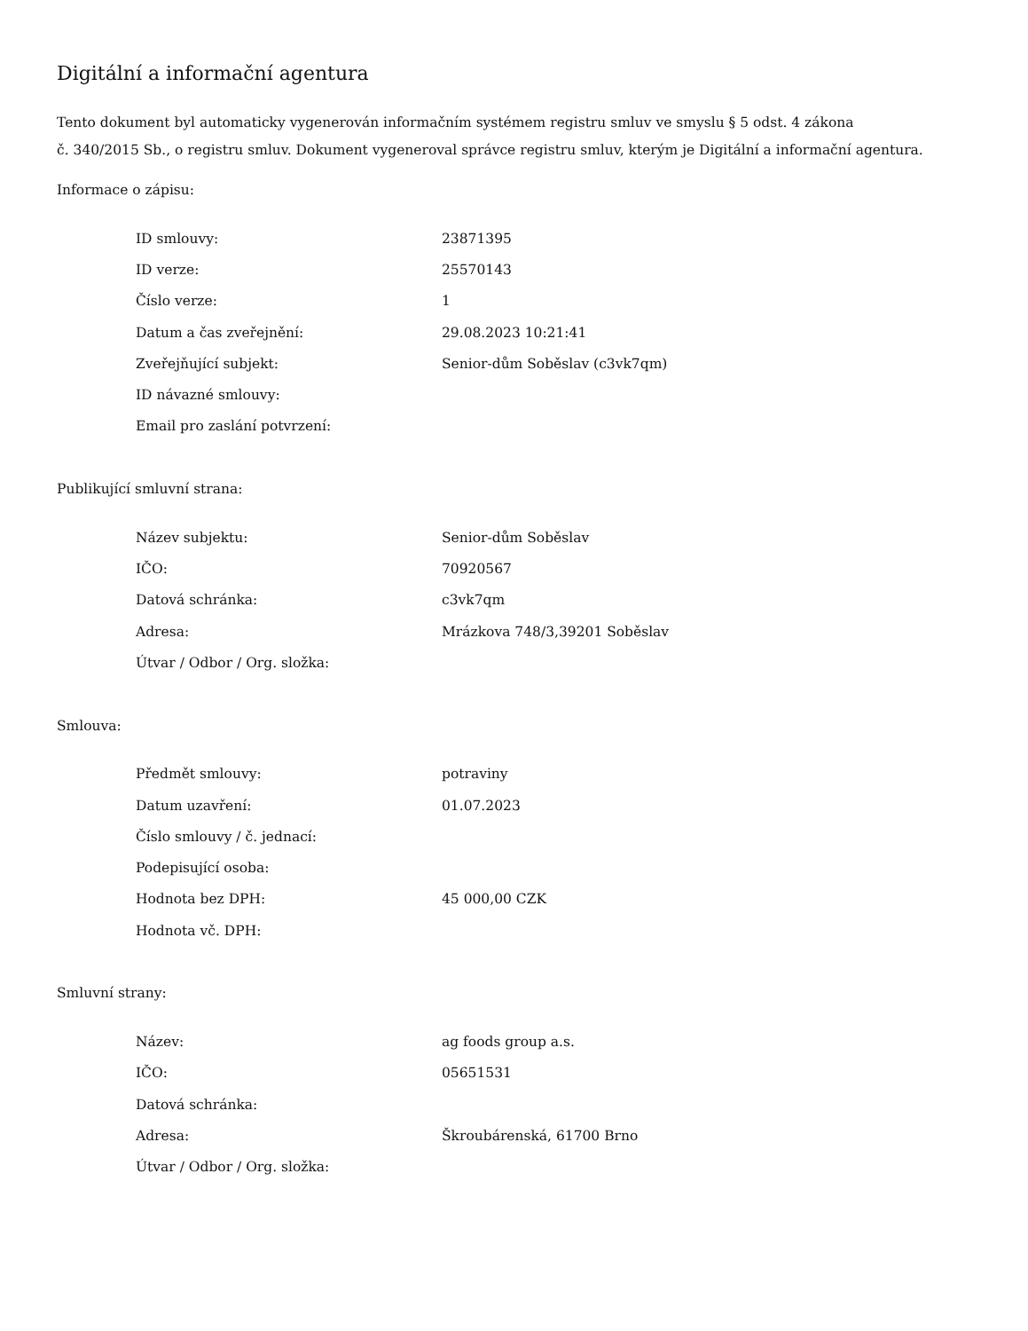Digitální a informační agentura
Tento dokument byl automaticky vygenerován informačním systémem registru smluv ve smyslu § 5 odst. 4 zákona
č. 340/2015 Sb., o registru smluv. Dokument vygeneroval správce registru smluv, kterým je Digitální a informační agentura.
Informace o zápisu:
| ID smlouvy: | 23871395 |
| ID verze: | 25570143 |
| Číslo verze: | 1 |
| Datum a čas zveřejnění: | 29.08.2023 10:21:41 |
| Zveřejňující subjekt: | Senior-dům Soběslav (c3vk7qm) |
| ID návazné smlouvy: | |
| Email pro zaslání potvrzení: | |
Publikující smluvní strana:
| Název subjektu: | Senior-dům Soběslav |
| IČO: | 70920567 |
| Datová schránka: | c3vk7qm |
| Adresa: | Mrázkova 748/3,39201 Soběslav |
| Útvar / Odbor / Org. složka: | |
Smlouva:
| Předmět smlouvy: | potraviny |
| Datum uzavření: | 01.07.2023 |
| Číslo smlouvy / č. jednací: | |
| Podepisující osoba: | |
| Hodnota bez DPH: | 45 000,00 CZK |
| Hodnota vč. DPH: | |
Smluvní strany:
| Název: | ag foods group a.s. |
| IČO: | 05651531 |
| Datová schránka: | |
| Adresa: | Škroubárenská, 61700 Brno |
| Útvar / Odbor / Org. složka: | |